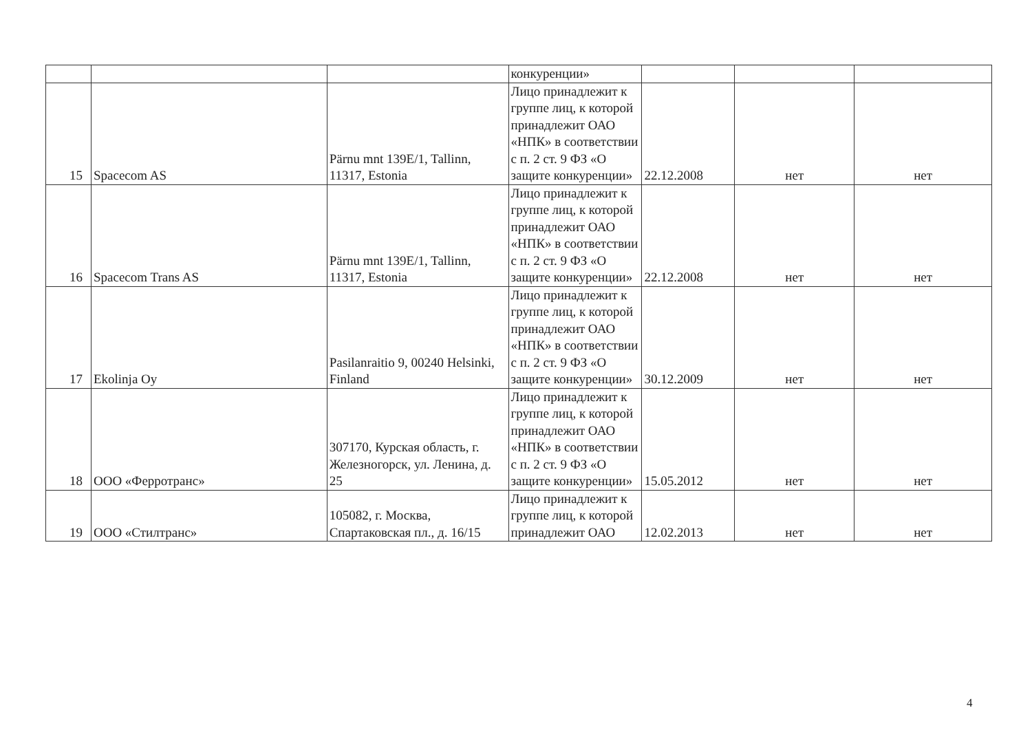| | | | конкуренции» | | | |
| 15 | Spacecom AS | Pärnu mnt 139E/1, Tallinn, 11317, Estonia | Лицо принадлежит к группе лиц, к которой принадлежит ОАО «НПК» в соответствии с п. 2 ст. 9 ФЗ «О защите конкуренции» | 22.12.2008 | нет | нет |
| 16 | Spacecom Trans AS | Pärnu mnt 139E/1, Tallinn, 11317, Estonia | Лицо принадлежит к группе лиц, к которой принадлежит ОАО «НПК» в соответствии с п. 2 ст. 9 ФЗ «О защите конкуренции» | 22.12.2008 | нет | нет |
| 17 | Ekolinja Oy | Pasilanraitio 9, 00240 Helsinki, Finland | Лицо принадлежит к группе лиц, к которой принадлежит ОАО «НПК» в соответствии с п. 2 ст. 9 ФЗ «О защите конкуренции» | 30.12.2009 | нет | нет |
| 18 | ООО «Ферротранс» | 307170, Курская область, г. Железногорск, ул. Ленина, д. 25 | Лицо принадлежит к группе лиц, к которой принадлежит ОАО «НПК» в соответствии с п. 2 ст. 9 ФЗ «О защите конкуренции» | 15.05.2012 | нет | нет |
| 19 | ООО «Стилтранс» | 105082, г. Москва, Спартаковская пл., д. 16/15 | Лицо принадлежит к группе лиц, к которой принадлежит ОАО | 12.02.2013 | нет | нет |
4